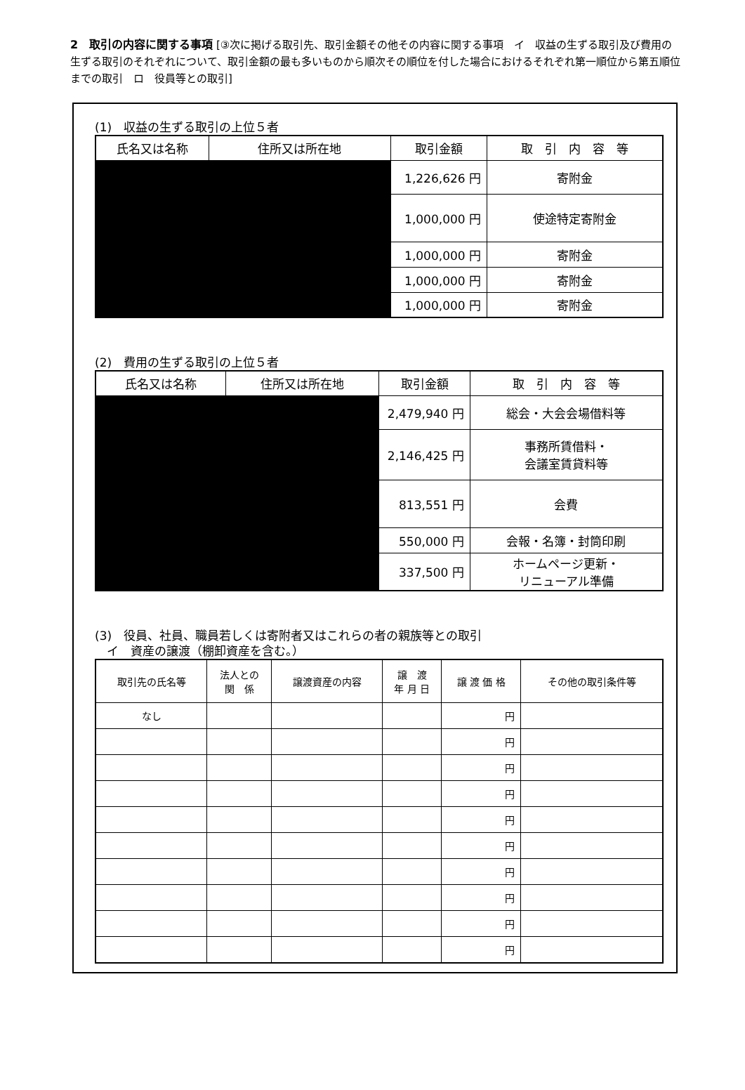2　取引の内容に関する事項 [③次に掲げる取引先、取引金額その他その内容に関する事項　イ　収益の生ずる取引及び費用の生ずる取引のそれぞれについて、取引金額の最も多いものから順次その順位を付した場合におけるそれぞれ第一順位から第五順位までの取引　ロ　役員等との取引]
(1)　収益の生ずる取引の上位５者
| 氏名又は名称 | 住所又は所在地 | 取引金額 | 取 引 内 容 等 |
| --- | --- | --- | --- |
| | | 1,226,626 円 | 寄附金 |
| | | 1,000,000 円 | 使途特定寄附金 |
| | | 1,000,000 円 | 寄附金 |
| | | 1,000,000 円 | 寄附金 |
| | | 1,000,000 円 | 寄附金 |
(2)　費用の生ずる取引の上位５者
| 氏名又は名称 | 住所又は所在地 | 取引金額 | 取 引 内 容 等 |
| --- | --- | --- | --- |
| | | 2,479,940 円 | 総会・大会会場借料等 |
| | | 2,146,425 円 | 事務所賃借料・ 会議室賃貸料等 |
| | | 813,551 円 | 会費 |
| | | 550,000 円 | 会報・名簿・封筒印刷 |
| | | 337,500 円 | ホームページ更新・ リニューアル準備 |
(3)　役員、社員、職員若しくは寄附者又はこれらの者の親族等との取引
　イ　資産の譲渡（棚卸資産を含む。）
| 取引先の氏名等 | 法人との 関 係 | 譲渡資産の内容 | 譲 渡 年 月 日 | 譲 渡 価 格 | その他の取引条件等 |
| --- | --- | --- | --- | --- | --- |
| なし | | | | 円 | |
| | | | | 円 | |
| | | | | 円 | |
| | | | | 円 | |
| | | | | 円 | |
| | | | | 円 | |
| | | | | 円 | |
| | | | | 円 | |
| | | | | 円 | |
| | | | | 円 | |